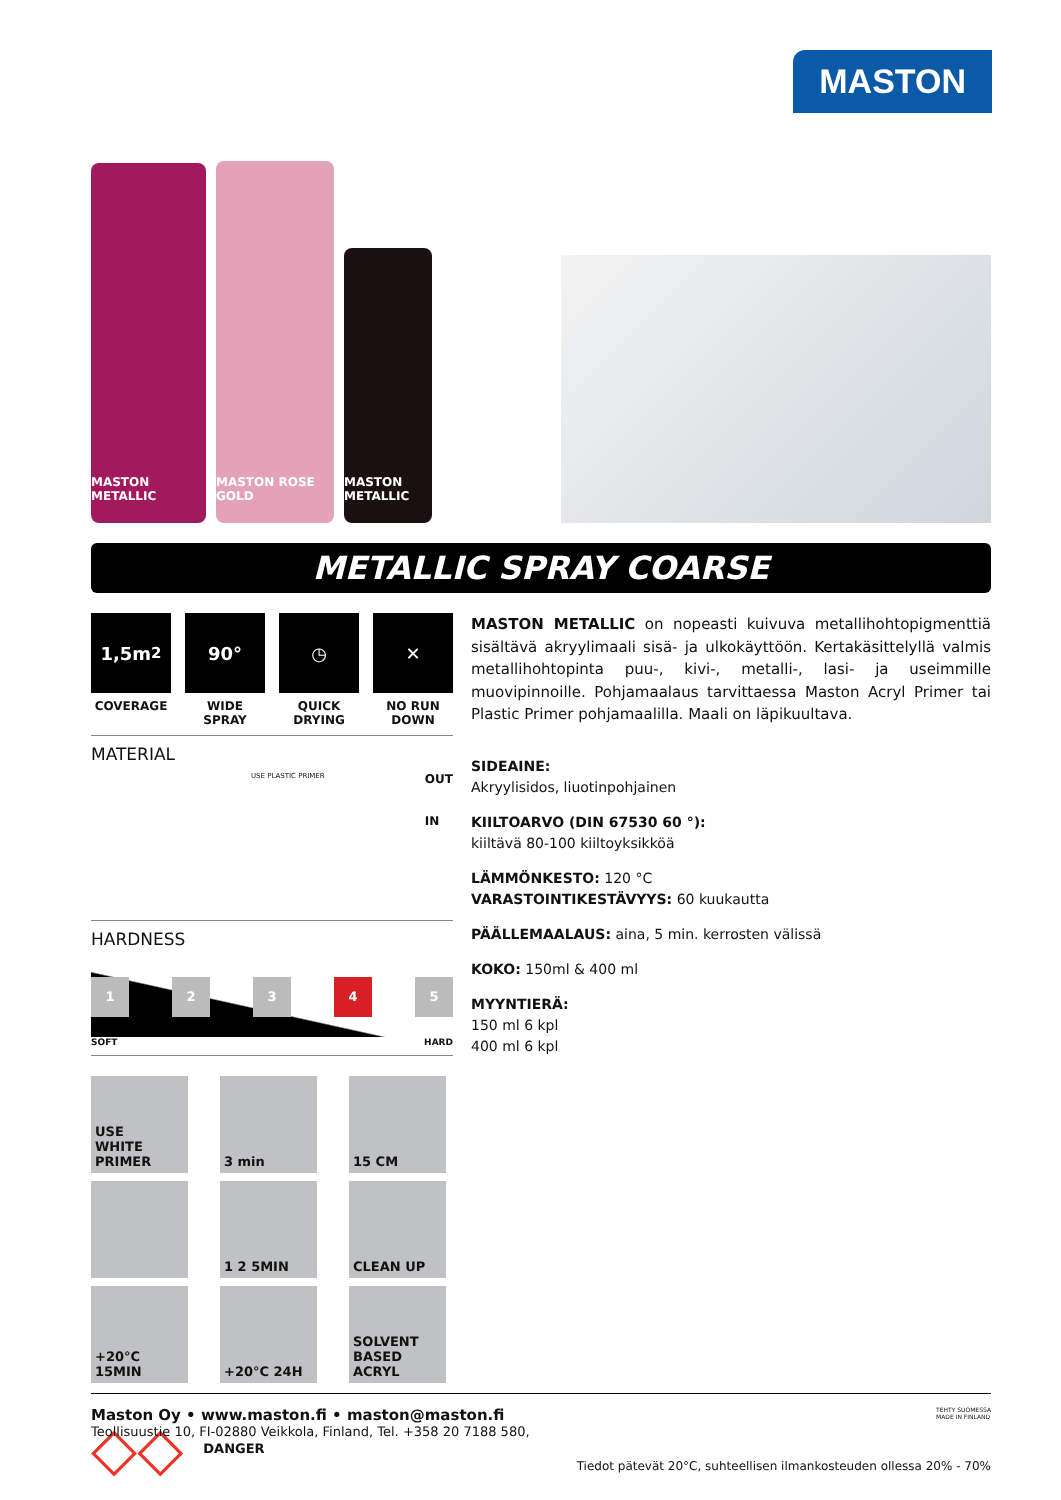MASTON
MASTON METALLIC
MASTON ROSE GOLD
MASTON METALLIC
METALLIC SPRAY COARSE
1,5m<sup>2</sup>
COVERAGE
90°
WIDE SPRAY
◷
QUICK DRYING
✕
NO RUN DOWN
MATERIAL
USE PLASTIC PRIMER OUT
IN
HARDNESS
12345
SOFT HARD
USE
WHITE PRIMER
3 min
15 CM
1 2 5MIN
CLEAN UP
+20°C 15MIN
+20°C 24H
SOLVENT BASED ACRYL
◇◇ DANGER
MASTON METALLIC on nopeasti kuivuva metallihohtopigmenttiä sisältävä akryylimaali sisä- ja ulkokäyttöön. Kertakäsittelyllä valmis metallihohto­pinta puu-, kivi-, metalli-, lasi- ja useimmille muovipinnoille. Pohjamaalaus tarvittaessa Maston Acryl Primer tai Plastic Primer pohjamaalilla. Maali on läpikuultava.
SIDEAINE:
Akryylisidos, liuotinpohjainen
KIILTOARVO (DIN 67530 60 °):
kiiltävä 80-100 kiiltoyksikköä
LÄMMÖNKESTO: 120 °C
VARASTOINTIKESTÄVYYS: 60 kuukautta
PÄÄLLEMAALAUS: aina, 5 min. kerrosten välissä
KOKO: 150ml & 400 ml
MYYNTIERÄ:
150 ml 6 kpl
400 ml 6 kpl
Tiedot pätevät 20°C, suhteellisen ilmankosteuden ollessa 20% - 70%
Maston Oy • www.maston.fi • maston@maston.fi TEHTY SUOMESSA
MADE IN FINLAND
Teollisuustie 10, FI-02880 Veikkola, Finland, Tel. +358 20 7188 580,